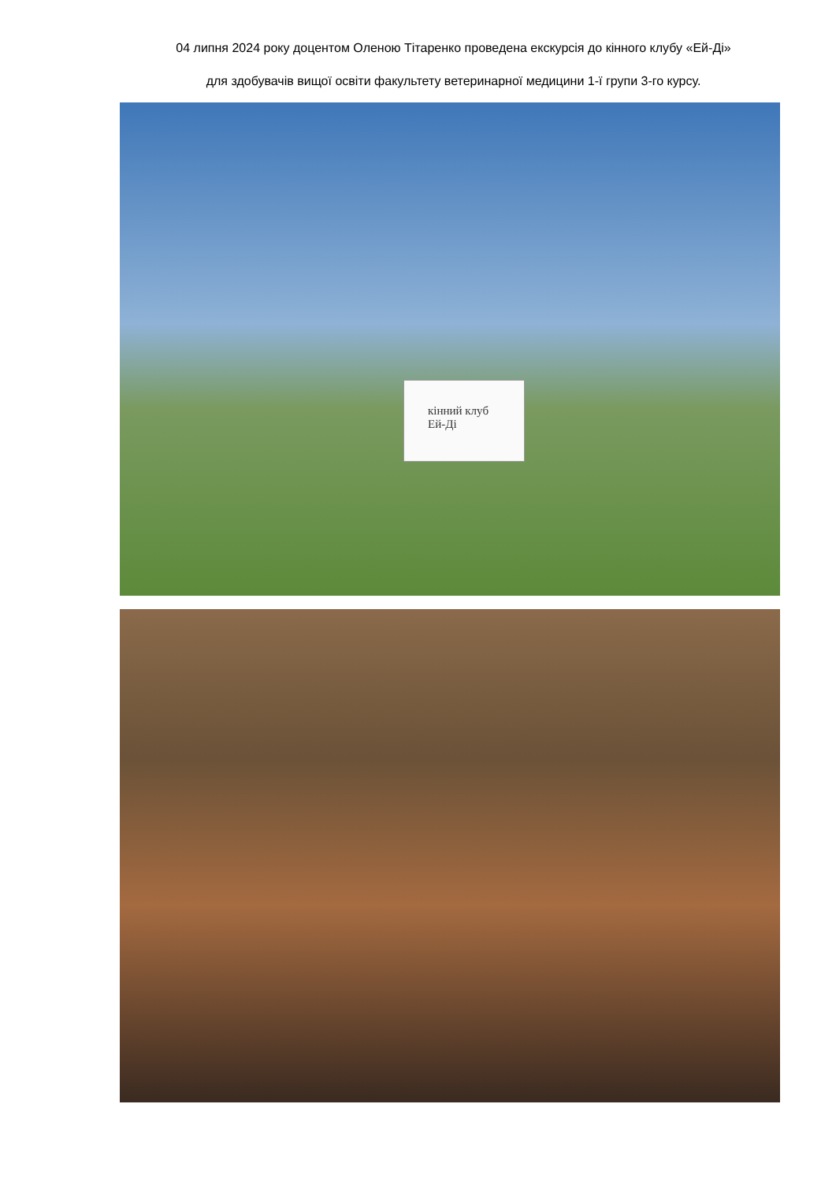04 липня 2024 року доцентом Оленою Тітаренко проведена екскурсія до кінного клубу «Ей-Ді»
для здобувачів вищої освіти факультету ветеринарної медицини 1-ї групи 3-го курсу.
кінний клуб
Ей-Ді